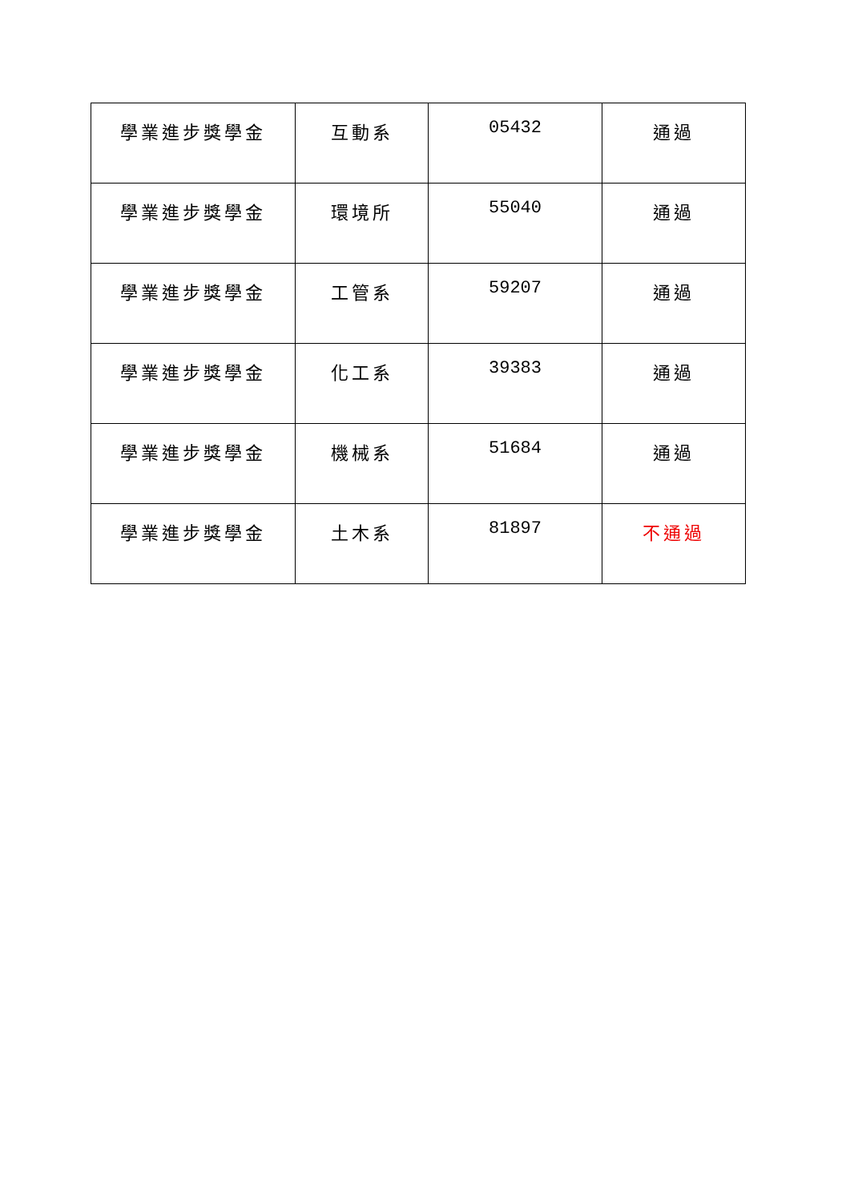| 學業進步獎學金 | 互動系 | 05432 | 通過 |
| 學業進步獎學金 | 環境所 | 55040 | 通過 |
| 學業進步獎學金 | 工管系 | 59207 | 通過 |
| 學業進步獎學金 | 化工系 | 39383 | 通過 |
| 學業進步獎學金 | 機械系 | 51684 | 通過 |
| 學業進步獎學金 | 土木系 | 81897 | 不通過 |